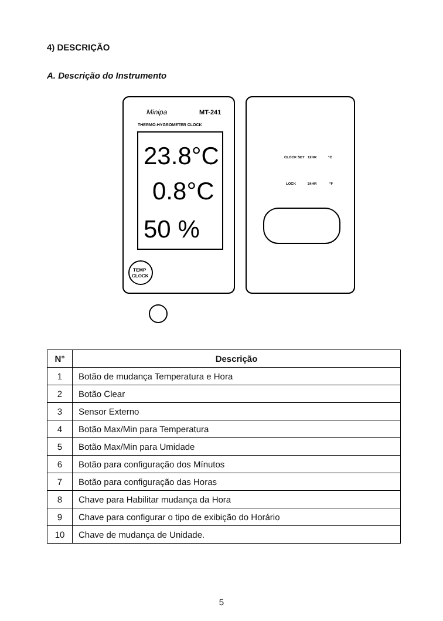4) DESCRIÇÃO
A. Descrição do Instrumento
Minipa
MT-241
THERMO-HYGROMETER CLOCK
23.8°C
0.8°C
50 %
TEMP
CLOCK
CLOCK SET
12HR
°C
LOCK
24HR
°F
| N° | Descrição |
| --- | --- |
| 1 | Botão de mudança Temperatura e Hora |
| 2 | Botão Clear |
| 3 | Sensor Externo |
| 4 | Botão Max/Min para Temperatura |
| 5 | Botão Max/Min para Umidade |
| 6 | Botão para configuração dos Mínutos |
| 7 | Botão para configuração das Horas |
| 8 | Chave para Habilitar mudança da Hora |
| 9 | Chave para configurar o tipo de exibição do Horário |
| 10 | Chave de mudança de Unidade. |
5